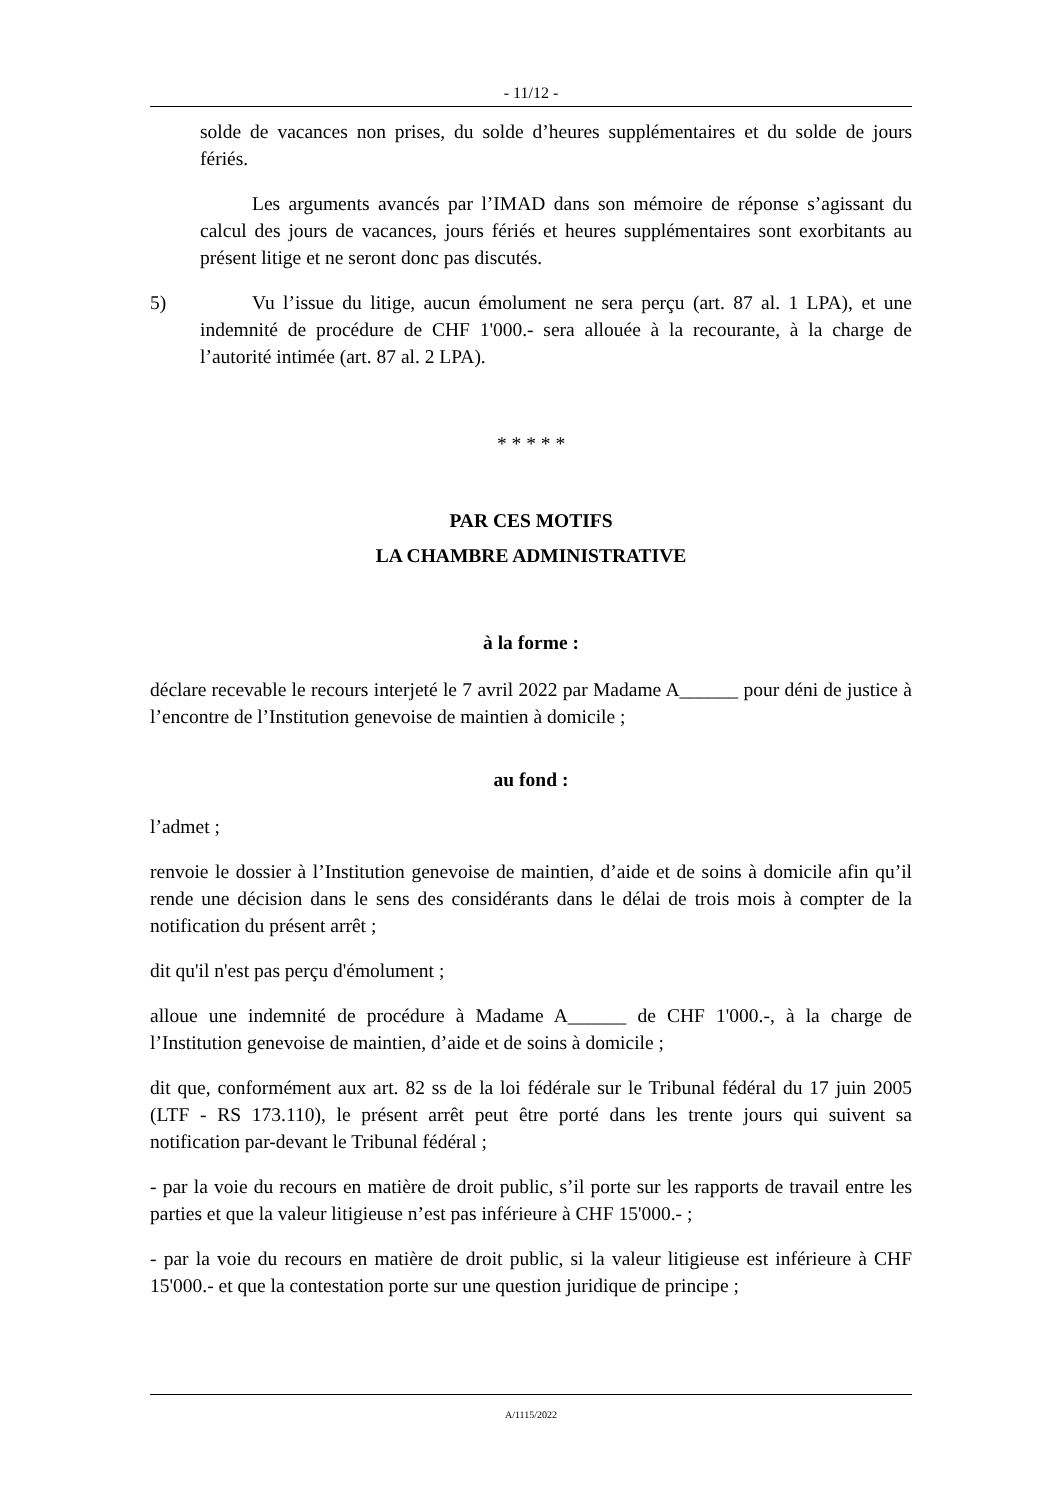- 11/12 -
solde de vacances non prises, du solde d’heures supplémentaires et du solde de jours fériés.
Les arguments avancés par l’IMAD dans son mémoire de réponse s’agissant du calcul des jours de vacances, jours fériés et heures supplémentaires sont exorbitants au présent litige et ne seront donc pas discutés.
5) Vu l’issue du litige, aucun émolument ne sera perçu (art. 87 al. 1 LPA), et une indemnité de procédure de CHF 1'000.- sera allouée à la recourante, à la charge de l’autorité intimée (art. 87 al. 2 LPA).
* * * * *
PAR CES MOTIFS
LA CHAMBRE ADMINISTRATIVE
à la forme :
déclare recevable le recours interjeté le 7 avril 2022 par Madame A______ pour déni de justice à l’encontre de l’Institution genevoise de maintien à domicile ;
au fond :
l’admet ;
renvoie le dossier à l’Institution genevoise de maintien, d’aide et de soins à domicile afin qu’il rende une décision dans le sens des considérants dans le délai de trois mois à compter de la notification du présent arrêt ;
dit qu'il n'est pas perçu d'émolument ;
alloue une indemnité de procédure à Madame A______ de CHF 1'000.-, à la charge de l’Institution genevoise de maintien, d’aide et de soins à domicile ;
dit que, conformément aux art. 82 ss de la loi fédérale sur le Tribunal fédéral du 17 juin 2005 (LTF - RS 173.110), le présent arrêt peut être porté dans les trente jours qui suivent sa notification par-devant le Tribunal fédéral ;
- par la voie du recours en matière de droit public, s’il porte sur les rapports de travail entre les parties et que la valeur litigieuse n’est pas inférieure à CHF 15'000.- ;
- par la voie du recours en matière de droit public, si la valeur litigieuse est inférieure à CHF 15'000.- et que la contestation porte sur une question juridique de principe ;
A/1115/2022